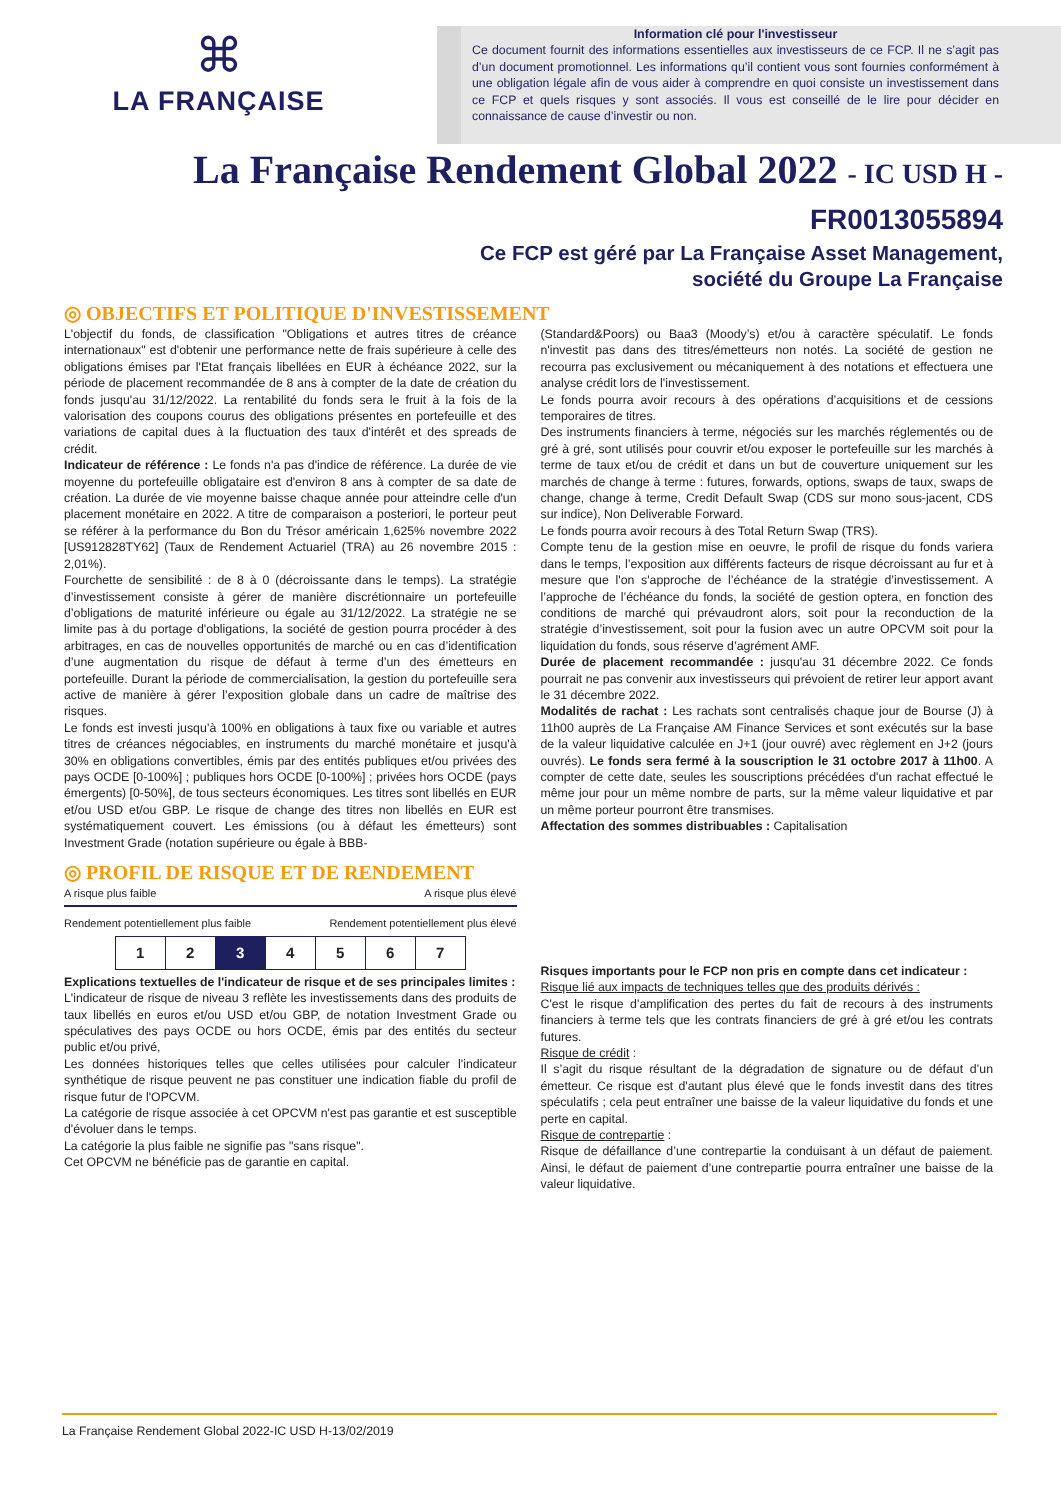⌘
LA FRANÇAISE
Information clé pour l'investisseur
Ce document fournit des informations essentielles aux investisseurs de ce FCP. Il ne s’agit pas d’un document promotionnel. Les informations qu’il contient vous sont fournies conformément à une obligation légale afin de vous aider à comprendre en quoi consiste un investissement dans ce FCP et quels risques y sont associés. Il vous est conseillé de le lire pour décider en connaissance de cause d’investir ou non.
La Française Rendement Global 2022 - IC USD H -
FR0013055894
Ce FCP est géré par La Française Asset Management,
société du Groupe La Française
◎ OBJECTIFS ET POLITIQUE D'INVESTISSEMENT
L'objectif du fonds, de classification "Obligations et autres titres de créance internationaux" est d'obtenir une performance nette de frais supérieure à celle des obligations émises par l'Etat français libellées en EUR à échéance 2022, sur la période de placement recommandée de 8 ans à compter de la date de création du fonds jusqu'au 31/12/2022. La rentabilité du fonds sera le fruit à la fois de la valorisation des coupons courus des obligations présentes en portefeuille et des variations de capital dues à la fluctuation des taux d'intérêt et des spreads de crédit.
Indicateur de référence : Le fonds n'a pas d'indice de référence. La durée de vie moyenne du portefeuille obligataire est d'environ 8 ans à compter de sa date de création. La durée de vie moyenne baisse chaque année pour atteindre celle d'un placement monétaire en 2022. A titre de comparaison a posteriori, le porteur peut se référer à la performance du Bon du Trésor américain 1,625% novembre 2022 [US912828TY62] (Taux de Rendement Actuariel (TRA) au 26 novembre 2015 : 2,01%).
Fourchette de sensibilité : de 8 à 0 (décroissante dans le temps). La stratégie d’investissement consiste à gérer de manière discrétionnaire un portefeuille d’obligations de maturité inférieure ou égale au 31/12/2022. La stratégie ne se limite pas à du portage d'obligations, la société de gestion pourra procéder à des arbitrages, en cas de nouvelles opportunités de marché ou en cas d’identification d’une augmentation du risque de défaut à terme d’un des émetteurs en portefeuille. Durant la période de commercialisation, la gestion du portefeuille sera active de manière à gérer l’exposition globale dans un cadre de maîtrise des risques.
Le fonds est investi jusqu’à 100% en obligations à taux fixe ou variable et autres titres de créances négociables, en instruments du marché monétaire et jusqu'à 30% en obligations convertibles, émis par des entités publiques et/ou privées des pays OCDE [0-100%] ; publiques hors OCDE [0-100%] ; privées hors OCDE (pays émergents) [0-50%], de tous secteurs économiques. Les titres sont libellés en EUR et/ou USD et/ou GBP. Le risque de change des titres non libellés en EUR est systématiquement couvert. Les émissions (ou à défaut les émetteurs) sont Investment Grade (notation supérieure ou égale à BBB-
(Standard&Poors) ou Baa3 (Moody’s) et/ou à caractère spéculatif. Le fonds n'investit pas dans des titres/émetteurs non notés. La société de gestion ne recourra pas exclusivement ou mécaniquement à des notations et effectuera une analyse crédit lors de l'investissement.
Le fonds pourra avoir recours à des opérations d’acquisitions et de cessions temporaires de titres.
Des instruments financiers à terme, négociés sur les marchés réglementés ou de gré à gré, sont utilisés pour couvrir et/ou exposer le portefeuille sur les marchés à terme de taux et/ou de crédit et dans un but de couverture uniquement sur les marchés de change à terme : futures, forwards, options, swaps de taux, swaps de change, change à terme, Credit Default Swap (CDS sur mono sous-jacent, CDS sur indice), Non Deliverable Forward.
Le fonds pourra avoir recours à des Total Return Swap (TRS).
Compte tenu de la gestion mise en oeuvre, le profil de risque du fonds variera dans le temps, l’exposition aux différents facteurs de risque décroissant au fur et à mesure que l'on s'approche de l’échéance de la stratégie d’investissement. A l’approche de l’échéance du fonds, la société de gestion optera, en fonction des conditions de marché qui prévaudront alors, soit pour la reconduction de la stratégie d’investissement, soit pour la fusion avec un autre OPCVM soit pour la liquidation du fonds, sous réserve d’agrément AMF.
Durée de placement recommandée : jusqu'au 31 décembre 2022. Ce fonds pourrait ne pas convenir aux investisseurs qui prévoient de retirer leur apport avant le 31 décembre 2022.
Modalités de rachat : Les rachats sont centralisés chaque jour de Bourse (J) à 11h00 auprès de La Française AM Finance Services et sont exécutés sur la base de la valeur liquidative calculée en J+1 (jour ouvré) avec règlement en J+2 (jours ouvrés). Le fonds sera fermé à la souscription le 31 octobre 2017 à 11h00. A compter de cette date, seules les souscriptions précédées d'un rachat effectué le même jour pour un même nombre de parts, sur la même valeur liquidative et par un même porteur pourront être transmises.
Affectation des sommes distribuables : Capitalisation
◎ PROFIL DE RISQUE ET DE RENDEMENT
A risque plus faible A risque plus élevé
Rendement potentiellement plus faible Rendement potentiellement plus élevé
| 1 | 2 | 3 | 4 | 5 | 6 | 7 |
Explications textuelles de l'indicateur de risque et de ses principales limites :
L'indicateur de risque de niveau 3 reflète les investissements dans des produits de taux libellés en euros et/ou USD et/ou GBP, de notation Investment Grade ou spéculatives des pays OCDE ou hors OCDE, émis par des entités du secteur public et/ou privé,
Les données historiques telles que celles utilisées pour calculer l'indicateur synthétique de risque peuvent ne pas constituer une indication fiable du profil de risque futur de l'OPCVM.
La catégorie de risque associée à cet OPCVM n'est pas garantie et est susceptible d'évoluer dans le temps.
La catégorie la plus faible ne signifie pas "sans risque".
Cet OPCVM ne bénéficie pas de garantie en capital.
Risques importants pour le FCP non pris en compte dans cet indicateur :
Risque lié aux impacts de techniques telles que des produits dérivés :
C'est le risque d’amplification des pertes du fait de recours à des instruments financiers à terme tels que les contrats financiers de gré à gré et/ou les contrats futures.
Risque de crédit :
Il s’agit du risque résultant de la dégradation de signature ou de défaut d’un émetteur. Ce risque est d'autant plus élevé que le fonds investit dans des titres spéculatifs ; cela peut entraîner une baisse de la valeur liquidative du fonds et une perte en capital.
Risque de contrepartie :
Risque de défaillance d’une contrepartie la conduisant à un défaut de paiement. Ainsi, le défaut de paiement d’une contrepartie pourra entraîner une baisse de la valeur liquidative.
La Française Rendement Global 2022-IC USD H-13/02/2019